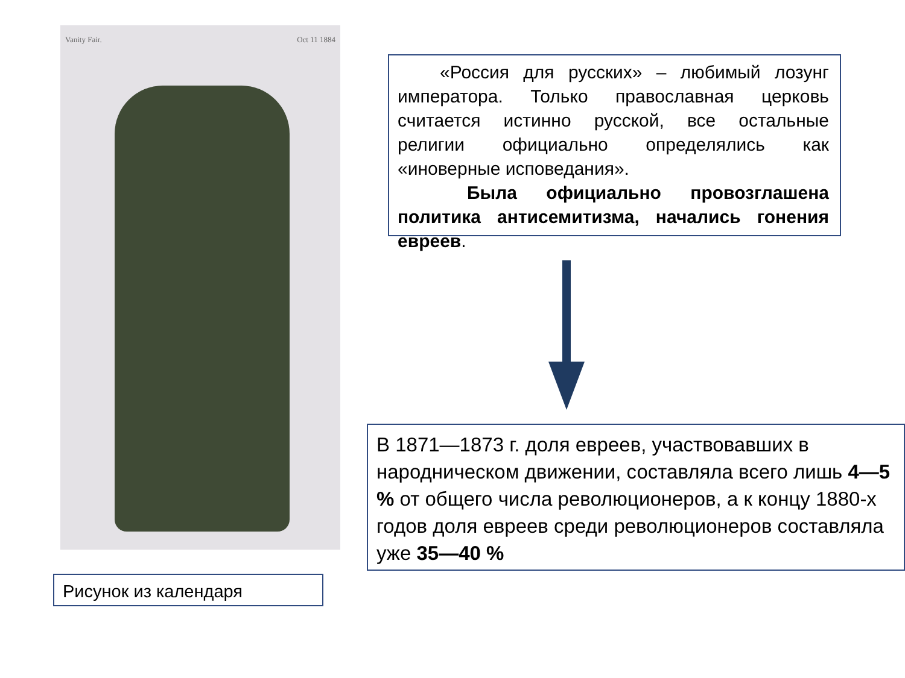Vanity Fair. Oct 11 1884
«Россия для русских» – любимый лозунг императора. Только православная церковь считается истинно русской, все остальные религии официально определялись как «иноверные исповедания».
Была официально провозглашена политика антисемитизма, начались гонения евреев.
В 1871—1873 г. доля евреев, участвовавших в народническом движении, составляла всего лишь 4—5 % от общего числа революционеров, а к концу 1880-х годов доля евреев среди революционеров составляла уже 35—40 %
Рисунок из календаря